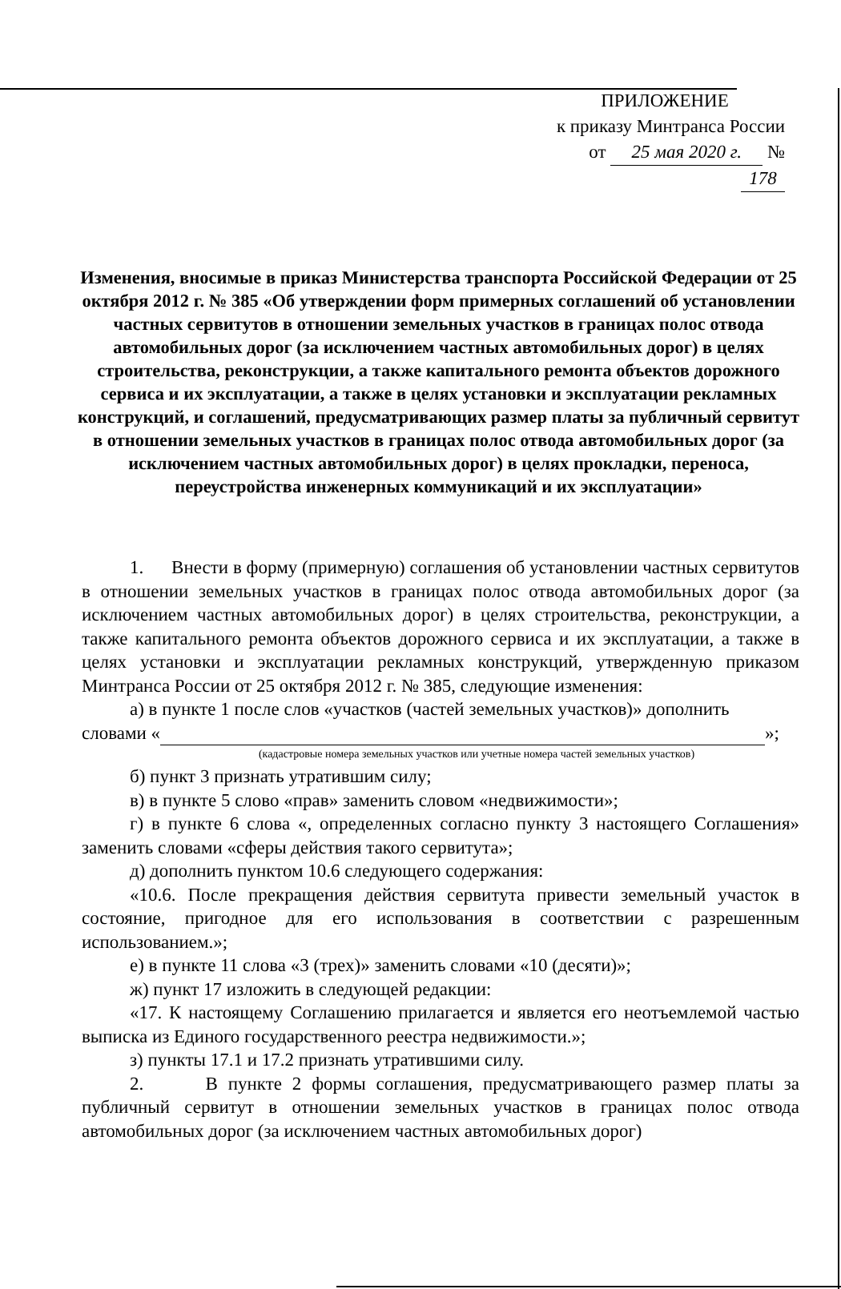ПРИЛОЖЕНИЕ
к приказу Минтранса России
от 25 мая 2020 г. № 178
Изменения, вносимые в приказ Министерства транспорта Российской Федерации от 25 октября 2012 г. № 385 «Об утверждении форм примерных соглашений об установлении частных сервитутов в отношении земельных участков в границах полос отвода автомобильных дорог (за исключением частных автомобильных дорог) в целях строительства, реконструкции, а также капитального ремонта объектов дорожного сервиса и их эксплуатации, а также в целях установки и эксплуатации рекламных конструкций, и соглашений, предусматривающих размер платы за публичный сервитут в отношении земельных участков в границах полос отвода автомобильных дорог (за исключением частных автомобильных дорог) в целях прокладки, переноса, переустройства инженерных коммуникаций и их эксплуатации»
1. Внести в форму (примерную) соглашения об установлении частных сервитутов в отношении земельных участков в границах полос отвода автомобильных дорог (за исключением частных автомобильных дорог) в целях строительства, реконструкции, а также капитального ремонта объектов дорожного сервиса и их эксплуатации, а также в целях установки и эксплуатации рекламных конструкций, утвержденную приказом Минтранса России от 25 октября 2012 г. № 385, следующие изменения:
а) в пункте 1 после слов «участков (частей земельных участков)» дополнить
словами « »;
(кадастровые номера земельных участков или учетные номера частей земельных участков)
б) пункт 3 признать утратившим силу;
в) в пункте 5 слово «прав» заменить словом «недвижимости»;
г) в пункте 6 слова «, определенных согласно пункту 3 настоящего Соглашения» заменить словами «сферы действия такого сервитута»;
д) дополнить пунктом 10.6 следующего содержания:
«10.6. После прекращения действия сервитута привести земельный участок в состояние, пригодное для его использования в соответствии с разрешенным использованием.»;
е) в пункте 11 слова «3 (трех)» заменить словами «10 (десяти)»;
ж) пункт 17 изложить в следующей редакции:
«17. К настоящему Соглашению прилагается и является его неотъемлемой частью выписка из Единого государственного реестра недвижимости.»;
з) пункты 17.1 и 17.2 признать утратившими силу.
2. В пункте 2 формы соглашения, предусматривающего размер платы за публичный сервитут в отношении земельных участков в границах полос отвода автомобильных дорог (за исключением частных автомобильных дорог)